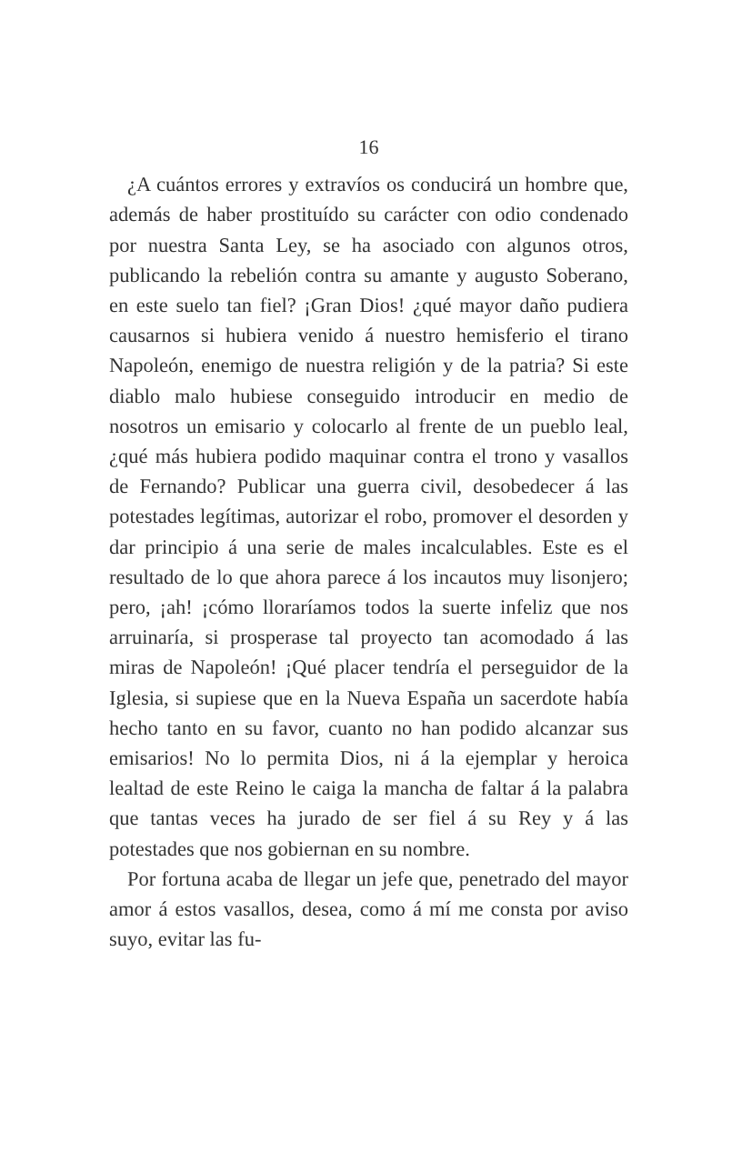16
¿A cuántos errores y extravíos os conducirá un hombre que, además de haber prostituído su carácter con odio condenado por nuestra Santa Ley, se ha asociado con algunos otros, publicando la rebelión contra su amante y augusto Soberano, en este suelo tan fiel? ¡Gran Dios! ¿qué mayor daño pudiera causarnos si hubiera venido á nuestro hemisferio el tirano Napoleón, enemigo de nuestra religión y de la patria? Si este diablo malo hubiese conseguido introducir en medio de nosotros un emisario y colocarlo al frente de un pueblo leal, ¿qué más hubiera podido maquinar contra el trono y vasallos de Fernando? Publicar una guerra civil, desobedecer á las potestades legítimas, autorizar el robo, promover el desorden y dar principio á una serie de males incalculables. Este es el resultado de lo que ahora parece á los incautos muy lisonjero; pero, ¡ah! ¡cómo lloraríamos todos la suerte infeliz que nos arruinaría, si prosperase tal proyecto tan acomodado á las miras de Napoleón! ¡Qué placer tendría el perseguidor de la Iglesia, si supiese que en la Nueva España un sacerdote había hecho tanto en su favor, cuanto no han podido alcanzar sus emisarios! No lo permita Dios, ni á la ejemplar y heroica lealtad de este Reino le caiga la mancha de faltar á la palabra que tantas veces ha jurado de ser fiel á su Rey y á las potestades que nos gobiernan en su nombre.
Por fortuna acaba de llegar un jefe que, penetrado del mayor amor á estos vasallos, desea, como á mí me consta por aviso suyo, evitar las fu-